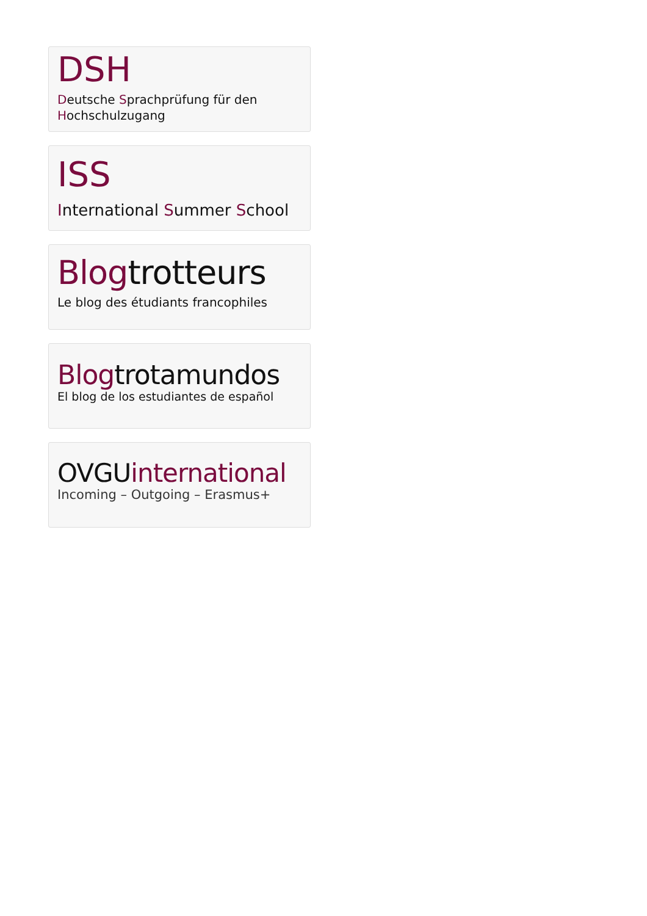DSH
Deutsche Sprachprüfung für den Hochschulzugang
ISS
International Summer School
Blogtrotteurs
Le blog des étudiants francophiles
Blogtrotamundos
El blog de los estudiantes de español
OVGUinternational
Incoming – Outgoing – Erasmus+